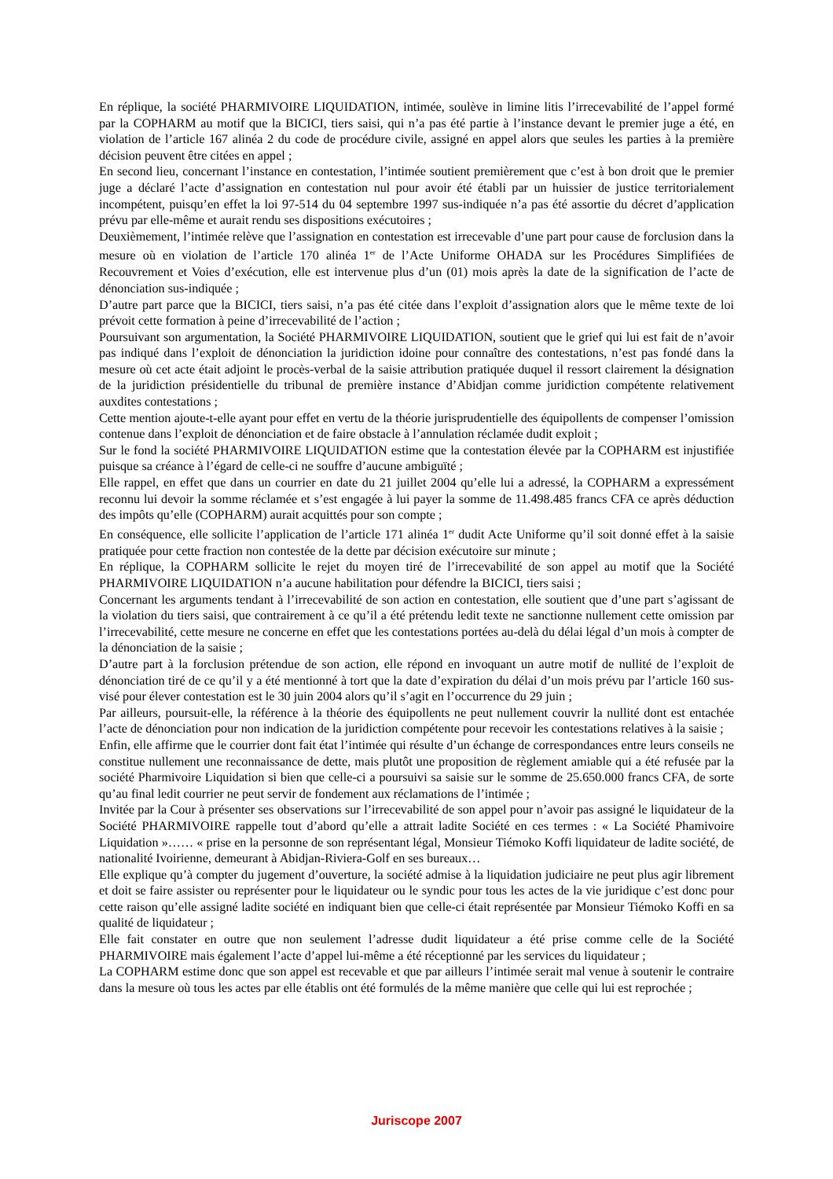En réplique, la société PHARMIVOIRE LIQUIDATION, intimée, soulève in limine litis l’irrecevabilité de l’appel formé par la COPHARM au motif que la BICICI, tiers saisi, qui n’a pas été partie à l’instance devant le premier juge a été, en violation de l’article 167 alinéa 2 du code de procédure civile, assigné en appel alors que seules les parties à la première décision peuvent être citées en appel ;
En second lieu, concernant l’instance en contestation, l’intimée soutient premièrement que c’est à bon droit que le premier juge a déclaré l’acte d’assignation en contestation nul pour avoir été établi par un huissier de justice territorialement incompétent, puisqu’en effet la loi 97-514 du 04 septembre 1997 sus-indiquée n’a pas été assortie du décret d’application prévu par elle-même et aurait rendu ses dispositions exécutoires ;
Deuxièmement, l’intimée relève que l’assignation en contestation est irrecevable d’une part pour cause de forclusion dans la mesure où en violation de l’article 170 alinéa 1<sup>er</sup> de l’Acte Uniforme OHADA sur les Procédures Simplifiées de Recouvrement et Voies d’exécution, elle est intervenue plus d’un (01) mois après la date de la signification de l’acte de dénonciation sus-indiquée ;
D’autre part parce que la BICICI, tiers saisi, n’a pas été citée dans l’exploit d’assignation alors que le même texte de loi prévoit cette formation à peine d’irrecevabilité de l’action ;
Poursuivant son argumentation, la Société PHARMIVOIRE LIQUIDATION, soutient que le grief qui lui est fait de n’avoir pas indiqué dans l’exploit de dénonciation la juridiction idoine pour connaître des contestations, n’est pas fondé dans la mesure où cet acte était adjoint le procès-verbal de la saisie attribution pratiquée duquel il ressort clairement la désignation de la juridiction présidentielle du tribunal de première instance d’Abidjan comme juridiction compétente relativement auxdites contestations ;
Cette mention ajoute-t-elle ayant pour effet en vertu de la théorie jurisprudentielle des équipollents de compenser l’omission contenue dans l’exploit de dénonciation et de faire obstacle à l’annulation réclamée dudit exploit ;
Sur le fond la société PHARMIVOIRE LIQUIDATION estime que la contestation élevée par la COPHARM est injustifiée puisque sa créance à l’égard de celle-ci ne souffre d’aucune ambiguïté ;
Elle rappel, en effet que dans un courrier en date du 21 juillet 2004 qu’elle lui a adressé, la COPHARM a expressément reconnu lui devoir la somme réclamée et s’est engagée à lui payer la somme de 11.498.485 francs CFA ce après déduction des impôts qu’elle (COPHARM) aurait acquittés pour son compte ;
En conséquence, elle sollicite l’application de l’article 171 alinéa 1<sup>er</sup> dudit Acte Uniforme qu’il soit donné effet à la saisie pratiquée pour cette fraction non contestée de la dette par décision exécutoire sur minute ;
En réplique, la COPHARM sollicite le rejet du moyen tiré de l’irrecevabilité de son appel au motif que la Société PHARMIVOIRE LIQUIDATION n’a aucune habilitation pour défendre la BICICI, tiers saisi ;
Concernant les arguments tendant à l’irrecevabilité de son action en contestation, elle soutient que d’une part s’agissant de la violation du tiers saisi, que contrairement à ce qu’il a été prétendu ledit texte ne sanctionne nullement cette omission par l’irrecevabilité, cette mesure ne concerne en effet que les contestations portées au-delà du délai légal d’un mois à compter de la dénonciation de la saisie ;
D’autre part à la forclusion prétendue de son action, elle répond en invoquant un autre motif de nullité de l’exploit de dénonciation tiré de ce qu’il y a été mentionné à tort que la date d’expiration du délai d’un mois prévu par l’article 160 sus-visé pour élever contestation est le 30 juin 2004 alors qu’il s’agit en l’occurrence du 29 juin ;
Par ailleurs, poursuit-elle, la référence à la théorie des équipollents ne peut nullement couvrir la nullité dont est entachée l’acte de dénonciation pour non indication de la juridiction compétente pour recevoir les contestations relatives à la saisie ;
Enfin, elle affirme que le courrier dont fait état l’intimée qui résulte d’un échange de correspondances entre leurs conseils ne constitue nullement une reconnaissance de dette, mais plutôt une proposition de règlement amiable qui a été refusée par la société Pharmivoire Liquidation si bien que celle-ci a poursuivi sa saisie sur le somme de 25.650.000 francs CFA, de sorte qu’au final ledit courrier ne peut servir de fondement aux réclamations de l’intimée ;
Invitée par la Cour à présenter ses observations sur l’irrecevabilité de son appel pour n’avoir pas assigné le liquidateur de la Société PHARMIVOIRE rappelle tout d’abord qu’elle a attrait ladite Société en ces termes : « La Société Phamivoire Liquidation »…… « prise en la personne de son représentant légal, Monsieur Tiémoko Koffi liquidateur de ladite société, de nationalité Ivoirienne, demeurant à Abidjan-Riviera-Golf en ses bureaux…
Elle explique qu’à compter du jugement d’ouverture, la société admise à la liquidation judiciaire ne peut plus agir librement et doit se faire assister ou représenter pour le liquidateur ou le syndic pour tous les actes de la vie juridique c’est donc pour cette raison qu’elle assigné ladite société en indiquant bien que celle-ci était représentée par Monsieur Tiémoko Koffi en sa qualité de liquidateur ;
Elle fait constater en outre que non seulement l’adresse dudit liquidateur a été prise comme celle de la Société PHARMIVOIRE mais également l’acte d’appel lui-même a été réceptionné par les services du liquidateur ;
La COPHARM estime donc que son appel est recevable et que par ailleurs l’intimée serait mal venue à soutenir le contraire dans la mesure où tous les actes par elle établis ont été formulés de la même manière que celle qui lui est reprochée ;
Juriscope 2007